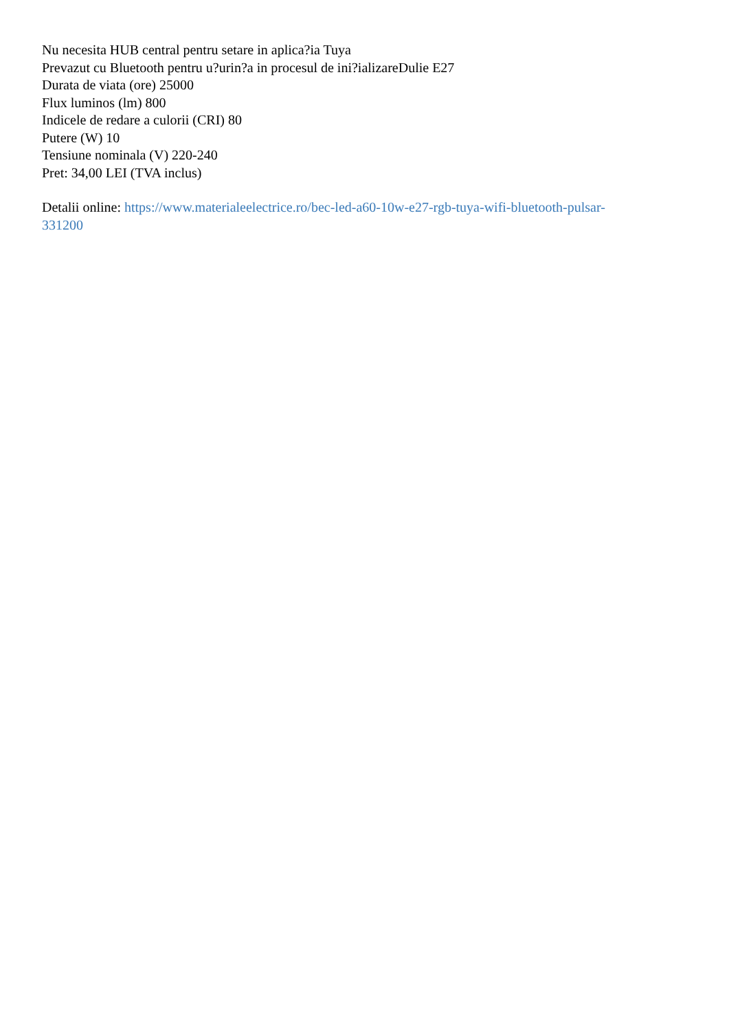Nu necesita HUB central pentru setare in aplica?ia Tuya
Prevazut cu Bluetooth pentru u?urin?a in procesul de ini?ializareDulie E27
Durata de viata (ore) 25000
Flux luminos (lm) 800
Indicele de redare a culorii (CRI) 80
Putere (W) 10
Tensiune nominala (V) 220-240
Pret: 34,00 LEI (TVA inclus)
Detalii online: https://www.materialeelectrice.ro/bec-led-a60-10w-e27-rgb-tuya-wifi-bluetooth-pulsar-
331200